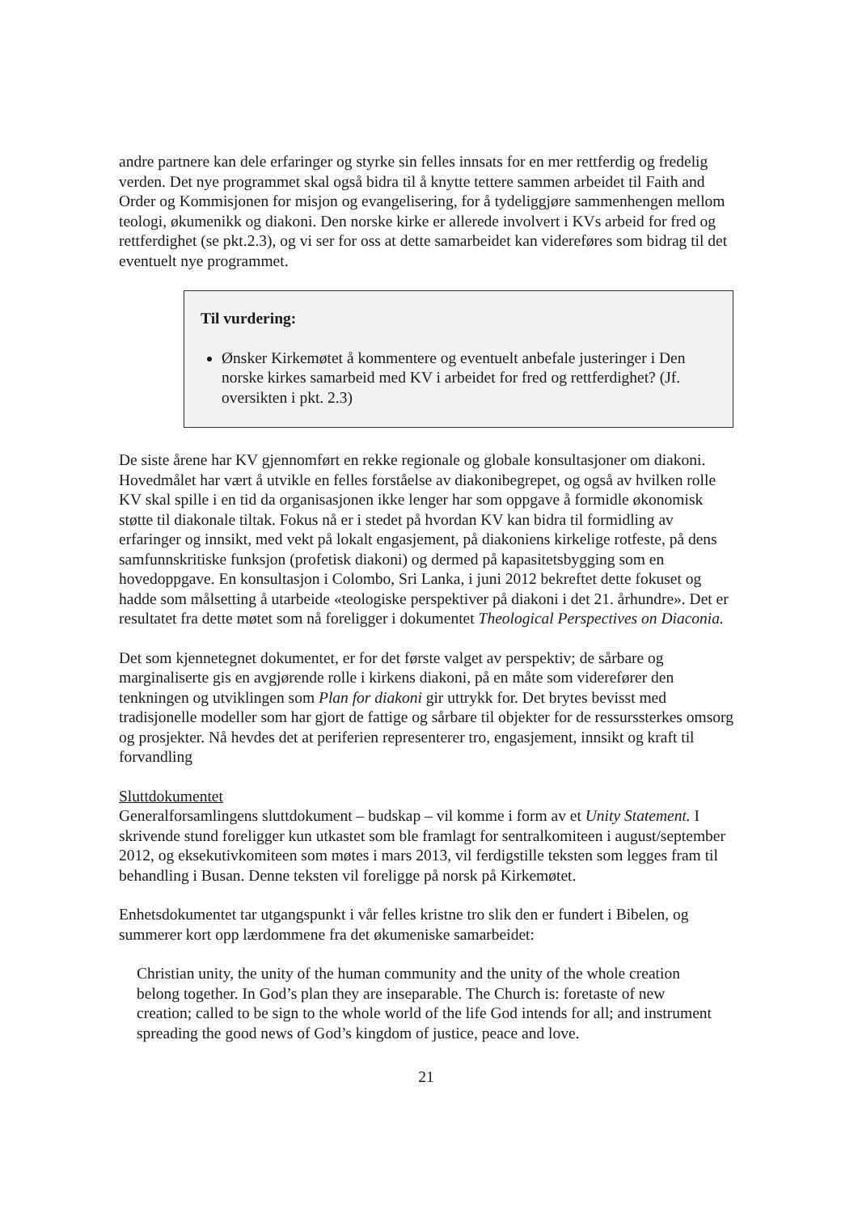andre partnere kan dele erfaringer og styrke sin felles innsats for en mer rettferdig og fredelig verden. Det nye programmet skal også bidra til å knytte tettere sammen arbeidet til Faith and Order og Kommisjonen for misjon og evangelisering, for å tydeliggjøre sammenhengen mellom teologi, økumenikk og diakoni. Den norske kirke er allerede involvert i KVs arbeid for fred og rettferdighet (se pkt.2.3), og vi ser for oss at dette samarbeidet kan videreføres som bidrag til det eventuelt nye programmet.
Til vurdering:
Ønsker Kirkemøtet å kommentere og eventuelt anbefale justeringer i Den norske kirkes samarbeid med KV i arbeidet for fred og rettferdighet? (Jf. oversikten i pkt. 2.3)
De siste årene har KV gjennomført en rekke regionale og globale konsultasjoner om diakoni. Hovedmålet har vært å utvikle en felles forståelse av diakonibegrepet, og også av hvilken rolle KV skal spille i en tid da organisasjonen ikke lenger har som oppgave å formidle økonomisk støtte til diakonale tiltak. Fokus nå er i stedet på hvordan KV kan bidra til formidling av erfaringer og innsikt, med vekt på lokalt engasjement, på diakoniens kirkelige rotfeste, på dens samfunnskritiske funksjon (profetisk diakoni) og dermed på kapasitetsbygging som en hovedoppgave. En konsultasjon i Colombo, Sri Lanka, i juni 2012 bekreftet dette fokuset og hadde som målsetting å utarbeide «teologiske perspektiver på diakoni i det 21. århundre». Det er resultatet fra dette møtet som nå foreligger i dokumentet Theological Perspectives on Diaconia.
Det som kjennetegnet dokumentet, er for det første valget av perspektiv; de sårbare og marginaliserte gis en avgjørende rolle i kirkens diakoni, på en måte som viderefører den tenkningen og utviklingen som Plan for diakoni gir uttrykk for. Det brytes bevisst med tradisjonelle modeller som har gjort de fattige og sårbare til objekter for de ressurssterkes omsorg og prosjekter. Nå hevdes det at periferien representerer tro, engasjement, innsikt og kraft til forvandling
Sluttdokumentet
Generalforsamlingens sluttdokument – budskap – vil komme i form av et Unity Statement. I skrivende stund foreligger kun utkastet som ble framlagt for sentralkomiteen i august/september 2012, og eksekutivkomiteen som møtes i mars 2013, vil ferdigstille teksten som legges fram til behandling i Busan. Denne teksten vil foreligge på norsk på Kirkemøtet.
Enhetsdokumentet tar utgangspunkt i vår felles kristne tro slik den er fundert i Bibelen, og summerer kort opp lærdommene fra det økumeniske samarbeidet:
Christian unity, the unity of the human community and the unity of the whole creation belong together. In God’s plan they are inseparable. The Church is: foretaste of new creation; called to be sign to the whole world of the life God intends for all; and instrument spreading the good news of God’s kingdom of justice, peace and love.
21